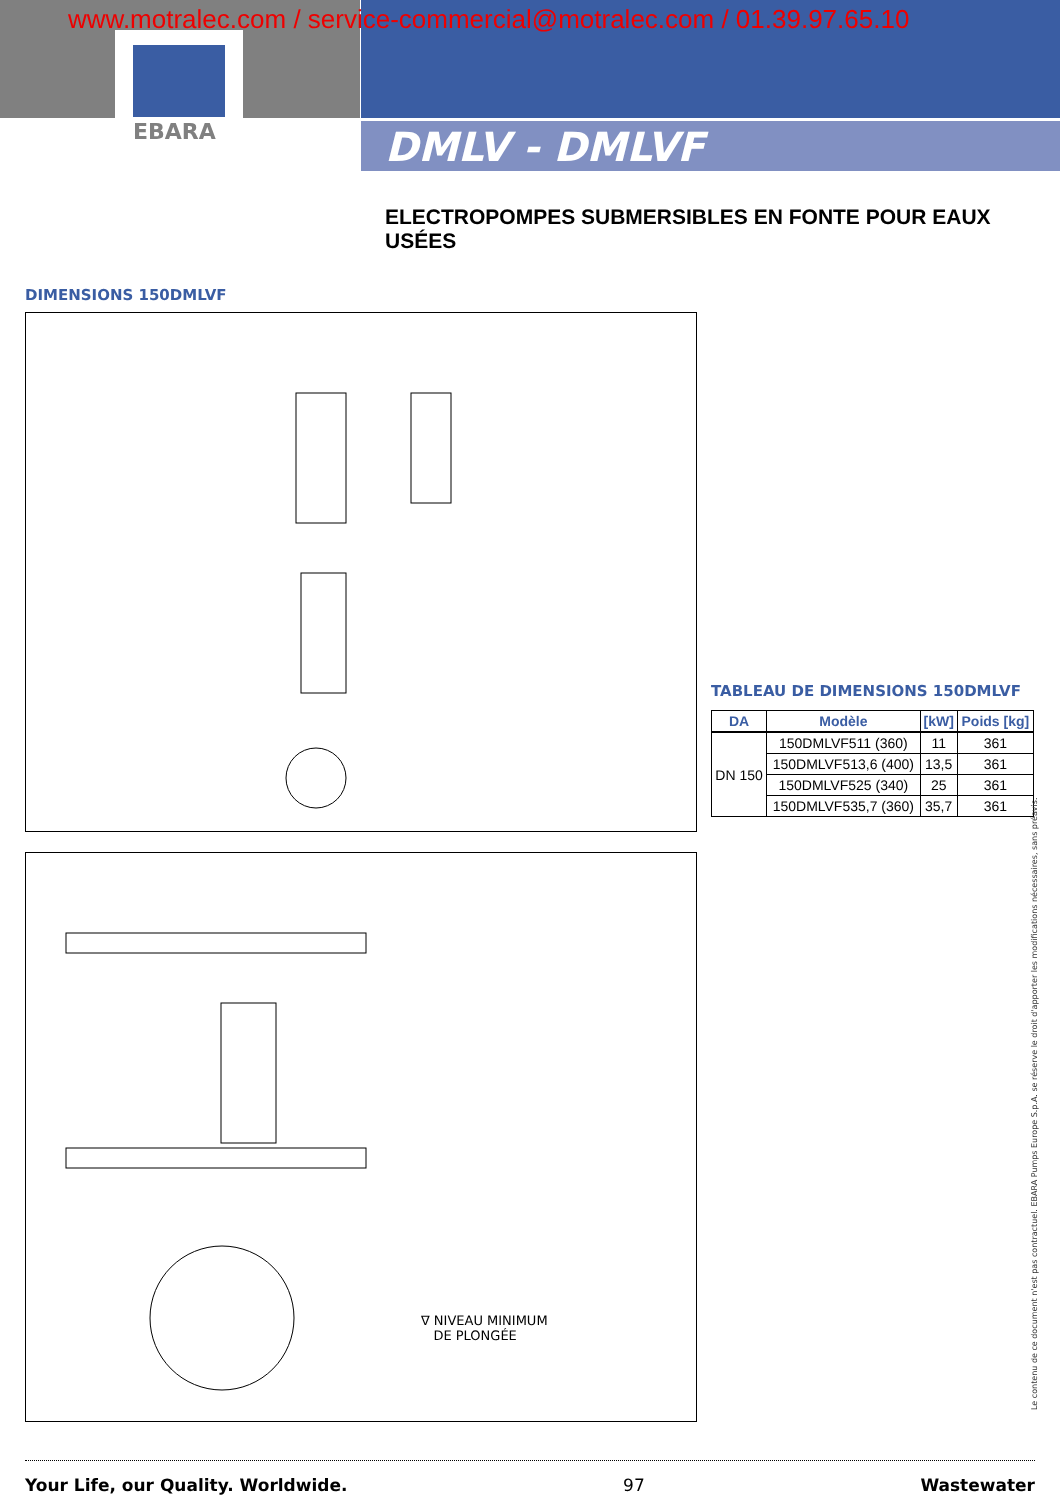www.motralec.com / service-commercial@motralec.com / 01.39.97.65.10
EBARA
DMLV - DMLVF
ELECTROPOMPES SUBMERSIBLES EN FONTE POUR EAUX USÉES
DIMENSIONS 150DMLVF
TABLEAU DE DIMENSIONS 150DMLVF
| DA | Modèle | [kW] | Poids [kg] |
| --- | --- | --- | --- |
| DN 150 | 150DMLVF511 (360) | 11 | 361 |
| | 150DMLVF513,6 (400) | 13,5 | 361 |
| | 150DMLVF525 (340) | 25 | 361 |
| | 150DMLVF535,7 (360) | 35,7 | 361 |
∇ NIVEAU MINIMUM
DE PLONGÉE
Le contenu de ce document n'est pas contractuel. EBARA Pumps Europe S.p.A. se réserve le droit d'apporter les modifications nécessaires, sans préavis.
Your Life, our Quality. Worldwide. 97 Wastewater